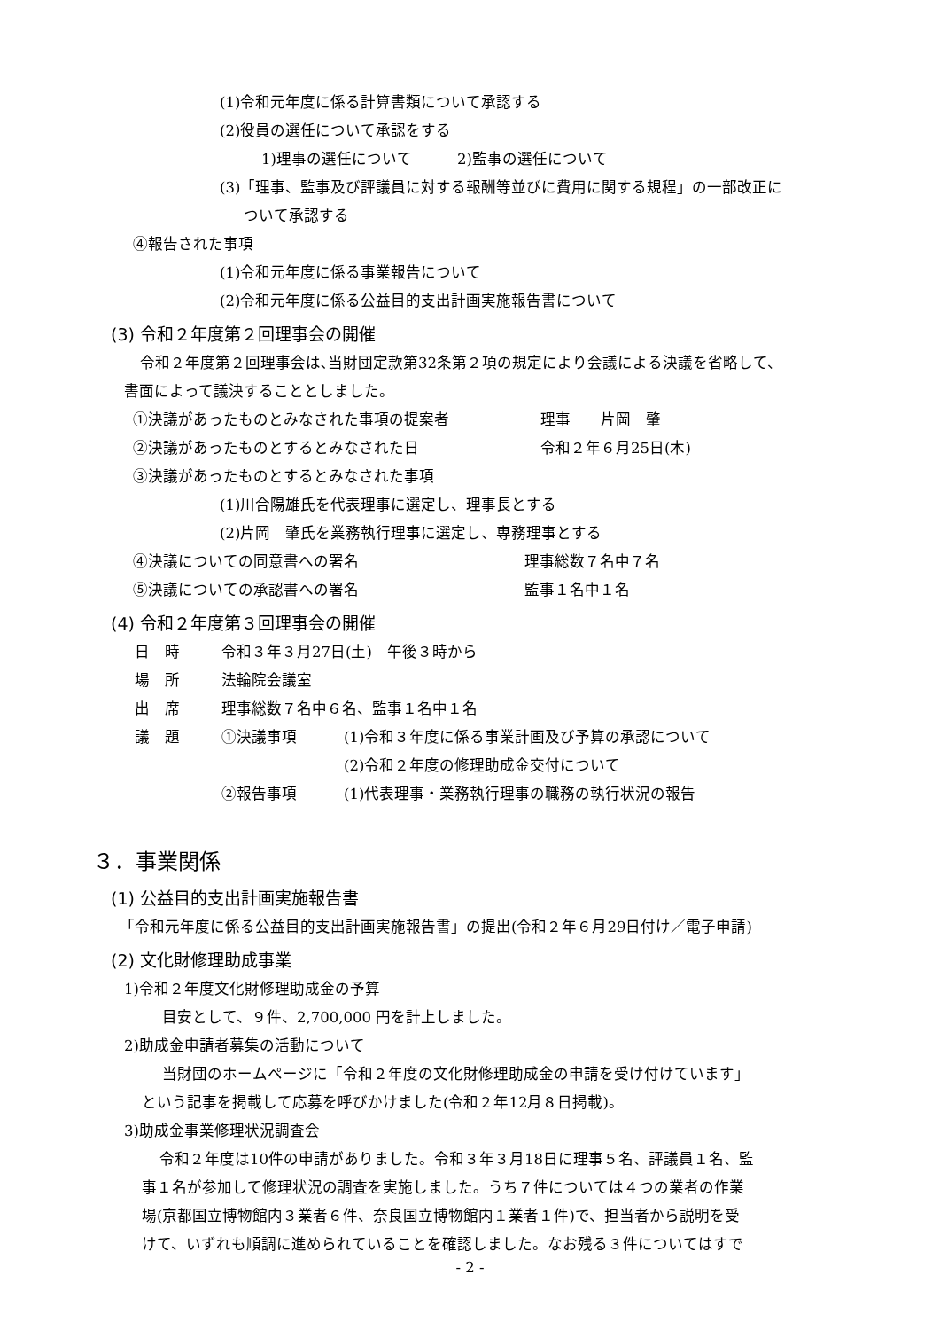(1)令和元年度に係る計算書類について承認する
(2)役員の選任について承認をする
1)理事の選任について　　　2)監事の選任について
(3)「理事、監事及び評議員に対する報酬等並びに費用に関する規程」の一部改正に
ついて承認する
④報告された事項
(1)令和元年度に係る事業報告について
(2)令和元年度に係る公益目的支出計画実施報告書について
(3) 令和２年度第２回理事会の開催
令和２年度第２回理事会は､当財団定款第32条第２項の規定により会議による決議を省略して、
書面によって議決することとしました。
①決議があったものとみなされた事項の提案者 理事　　片岡　肇
②決議があったものとするとみなされた日 令和２年６月25日(木)
③決議があったものとするとみなされた事項
(1)川合陽雄氏を代表理事に選定し、理事長とする
(2)片岡　肇氏を業務執行理事に選定し、専務理事とする
④決議についての同意書への署名 理事総数７名中７名
⑤決議についての承認書への署名 監事１名中１名
(4) 令和２年度第３回理事会の開催
日　時 令和３年３月27日(土)　午後３時から
場　所 法輪院会議室
出　席 理事総数７名中６名、監事１名中１名
議　題 ①決議事項 (1)令和３年度に係る事業計画及び予算の承認について
(2)令和２年度の修理助成金交付について
②報告事項 (1)代表理事・業務執行理事の職務の執行状況の報告
３．事業関係
(1) 公益目的支出計画実施報告書
「令和元年度に係る公益目的支出計画実施報告書」の提出(令和２年６月29日付け／電子申請)
(2) 文化財修理助成事業
1)令和２年度文化財修理助成金の予算
目安として、９件、2,700,000 円を計上しました。
2)助成金申請者募集の活動について
当財団のホームページに「令和２年度の文化財修理助成金の申請を受け付けています」
という記事を掲載して応募を呼びかけました(令和２年12月８日掲載)。
3)助成金事業修理状況調査会
令和２年度は10件の申請がありました。令和３年３月18日に理事５名、評議員１名、監
事１名が参加して修理状況の調査を実施しました。うち７件については４つの業者の作業
場(京都国立博物館内３業者６件、奈良国立博物館内１業者１件)で、担当者から説明を受
けて、いずれも順調に進められていることを確認しました。なお残る３件についてはすで
- 2 -